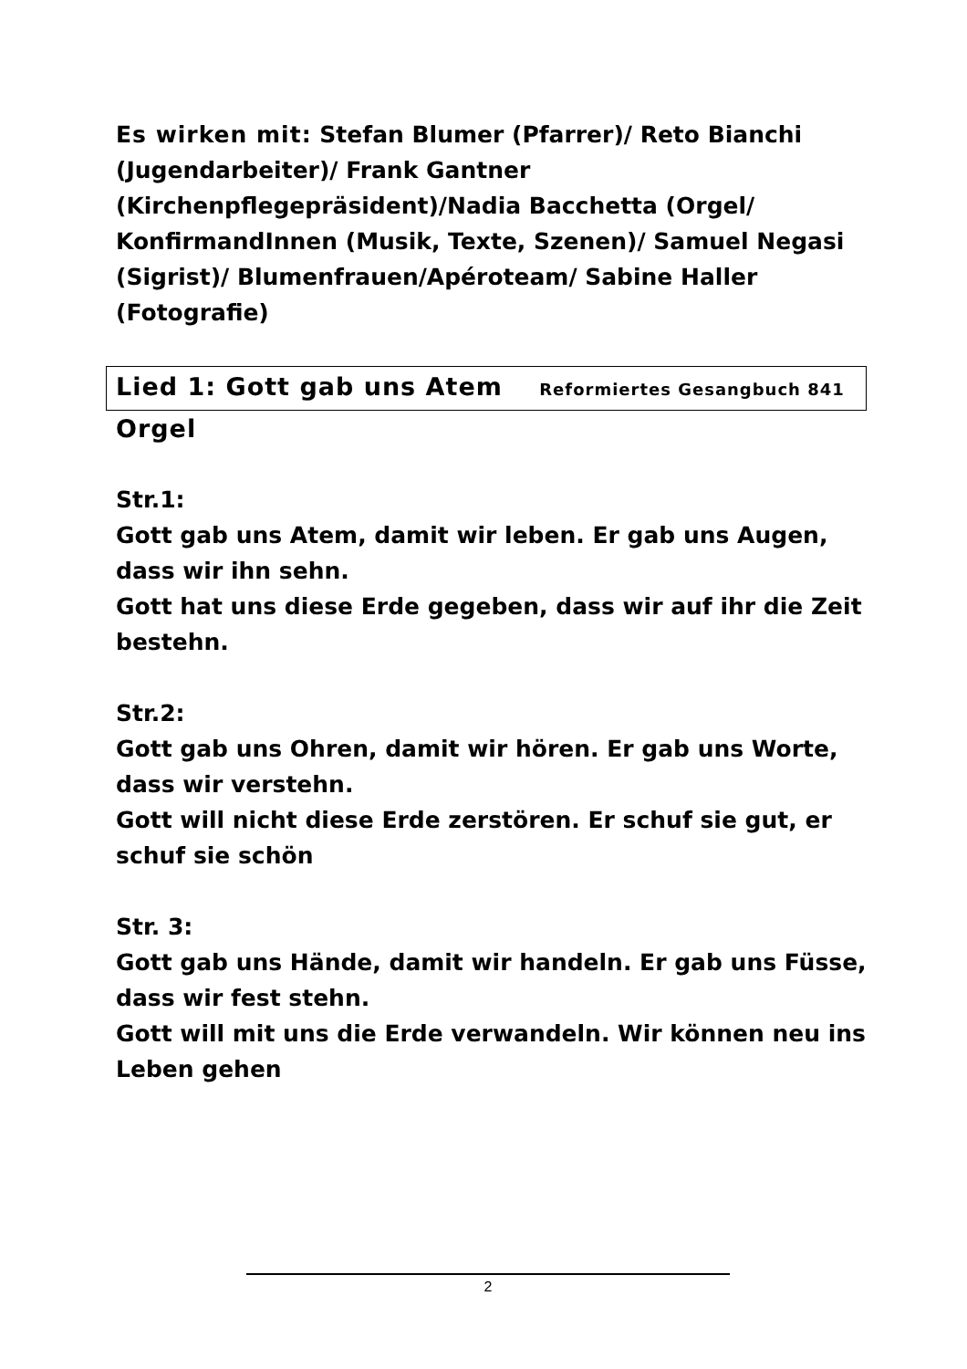Es wirken mit: Stefan Blumer (Pfarrer)/ Reto Bianchi (Jugendarbeiter)/ Frank Gantner (Kirchenpflegepräsident)/Nadia Bacchetta (Orgel/ KonfirmandInnen (Musik, Texte, Szenen)/ Samuel Negasi (Sigrist)/ Blumenfrauen/Apéroteam/ Sabine Haller (Fotografie)
Lied 1: Gott gab uns Atem Reformiertes Gesangbuch 841
Orgel
Str.1:
Gott gab uns Atem, damit wir leben. Er gab uns Augen, dass wir ihn sehn.
Gott hat uns diese Erde gegeben, dass wir auf ihr die Zeit bestehn.
Str.2:
Gott gab uns Ohren, damit wir hören. Er gab uns Worte, dass wir verstehn.
Gott will nicht diese Erde zerstören. Er schuf sie gut, er schuf sie schön
Str. 3:
Gott gab uns Hände, damit wir handeln. Er gab uns Füsse, dass wir fest stehn.
Gott will mit uns die Erde verwandeln. Wir können neu ins Leben gehen
2